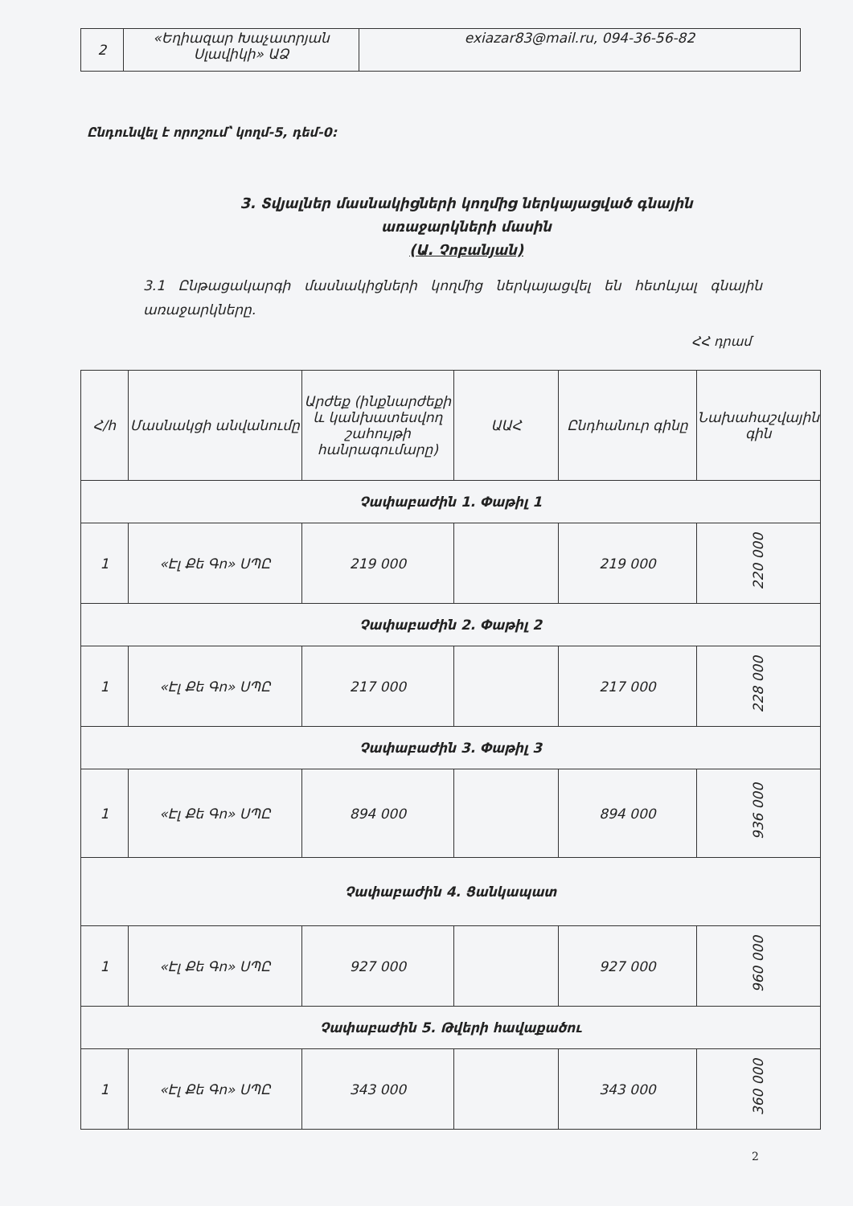| 2 | «Եղիազար Խաչատրյան Սլավիկի» ԱՁ | exiazar83@mail.ru, 094-36-56-82 |
Ընդունվել է որոշում՝ կողմ-5, դեմ-0:
3. Տվյալներ մասնակիցների կողմից ներկայացված գնային առաջարկների մասին
(Ա. Չոբանյան)
3.1 Ընթացակարգի մասնակիցների կողմից ներկայացվել են հետևյալ գնային առաջարկները.
ՀՀ դրամ
| Հ/հ | Մասնակցի անվանումը | Արժեք (ինքնարժեքի և կանխատեսվող շահույթի հանրագումարը) | ԱԱՀ | Ընդհանուր գինը | Նախահաշվային գին |
| --- | --- | --- | --- | --- | --- |
| Չափաբաժին 1. Փաթիլ 1 | | | | | |
| 1 | «Էլ Քե Գո» ՍՊԸ | 219 000 | | 219 000 | 220 000 |
| Չափաբաժին 2. Փաթիլ 2 | | | | | |
| 1 | «Էլ Քե Գո» ՍՊԸ | 217 000 | | 217 000 | 228 000 |
| Չափաբաժին 3. Փաթիլ 3 | | | | | |
| 1 | «Էլ Քե Գո» ՍՊԸ | 894 000 | | 894 000 | 936 000 |
| Չափաբաժին 4. Ցանկապատ | | | | | |
| 1 | «Էլ Քե Գո» ՍՊԸ | 927 000 | | 927 000 | 960 000 |
| Չափաբաժին 5. Թվերի հավաքածու | | | | | |
| 1 | «Էլ Քե Գո» ՍՊԸ | 343 000 | | 343 000 | 360 000 |
2